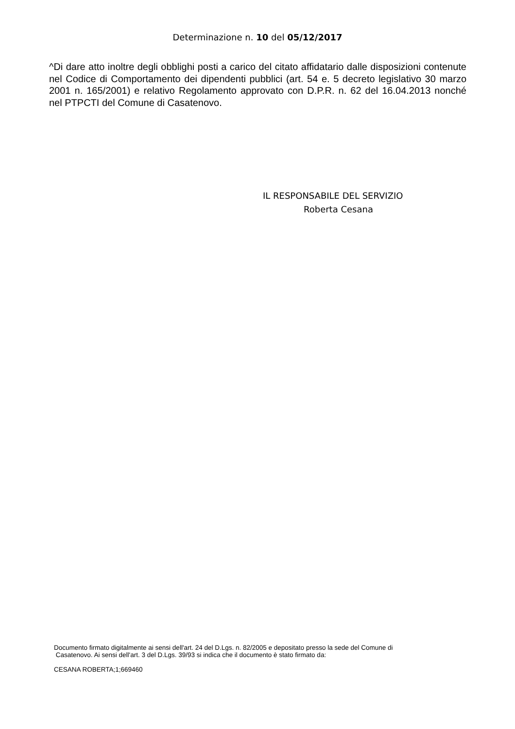Determinazione n. 10 del 05/12/2017
^Di dare atto inoltre degli obblighi posti a carico del citato affidatario dalle disposizioni contenute nel Codice di Comportamento dei dipendenti pubblici (art. 54 e. 5 decreto legislativo 30 marzo 2001 n. 165/2001) e relativo Regolamento approvato con D.P.R. n. 62 del 16.04.2013 nonché nel PTPCTI del Comune di Casatenovo.
IL RESPONSABILE DEL SERVIZIO
Roberta Cesana
Documento firmato digitalmente ai sensi dell'art. 24 del D.Lgs. n. 82/2005 e depositato presso la sede del Comune di
Casatenovo. Ai sensi dell'art. 3 del D.Lgs. 39/93 si indica che il documento è stato firmato da:
CESANA ROBERTA;1;669460